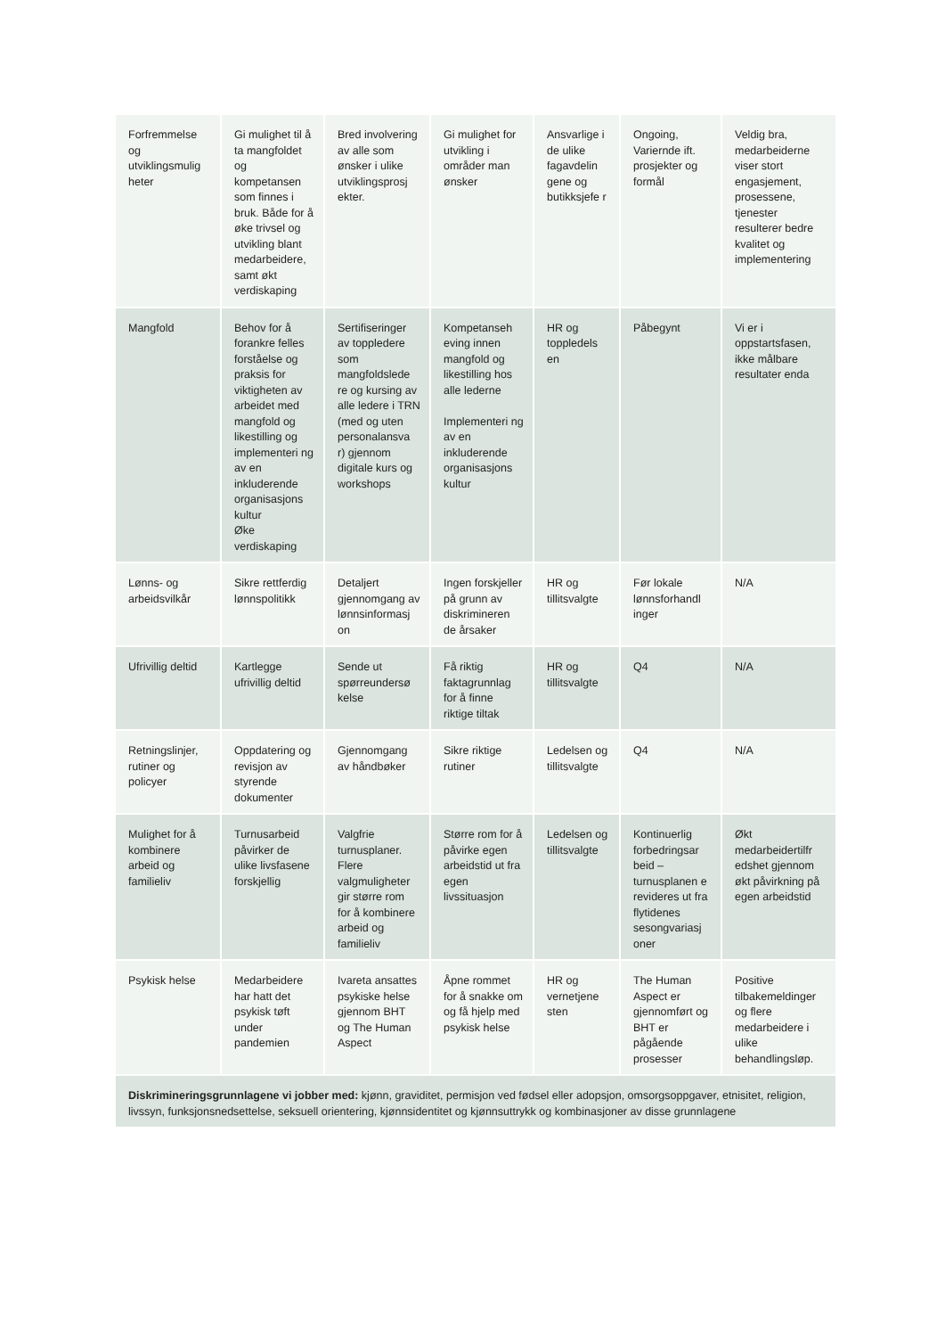| Forfremmelse og utviklingsmulig heter | Gi mulighet til å ta mangfoldet og kompetansen som finnes i bruk. Både for å øke trivsel og utvikling blant medarbeidere, samt økt verdiskaping | Bred involvering av alle som ønsker i ulike utviklingsprosj ekter. | Gi mulighet for utvikling i områder man ønsker | Ansvarlige i de ulike fagavdelin gene og butikksjefe r | Ongoing, Variernde ift. prosjekter og formål | Veldig bra, medarbeiderne viser stort engasjement, prosessene, tjenester resulterer bedre kvalitet og implementering |
| Mangfold | Behov for å forankre felles forståelse og praksis for viktigheten av arbeidet med mangfold og likestilling og implementeri ng av en inkluderende organisasjons kultur Øke verdiskaping | Sertifiseringer av toppledere som mangfoldslede re og kursing av alle ledere i TRN (med og uten personalansva r) gjennom digitale kurs og workshops | Kompetanseh eving innen mangfold og likestilling hos alle lederne Implementeri ng av en inkluderende organisasjons kultur | HR og toppledels en | Påbegynt | Vi er i oppstartsfasen, ikke målbare resultater enda |
| Lønns- og arbeidsvilkår | Sikre rettferdig lønnspolitikk | Detaljert gjennomgang av lønnsinformasj on | Ingen forskjeller på grunn av diskrimineren de årsaker | HR og tillitsvalgte | Før lokale lønnsforhandl inger | N/A |
| Ufrivillig deltid | Kartlegge ufrivillig deltid | Sende ut spørreundersø kelse | Få riktig faktagrunnlag for å finne riktige tiltak | HR og tillitsvalgte | Q4 | N/A |
| Retningslinjer, rutiner og policyer | Oppdatering og revisjon av styrende dokumenter | Gjennomgang av håndbøker | Sikre riktige rutiner | Ledelsen og tillitsvalgte | Q4 | N/A |
| Mulighet for å kombinere arbeid og familieliv | Turnusarbeid påvirker de ulike livsfasene forskjellig | Valgfrie turnusplaner. Flere valgmuligheter gir større rom for å kombinere arbeid og familieliv | Større rom for å påvirke egen arbeidstid ut fra egen livssituasjon | Ledelsen og tillitsvalgte | Kontinuerlig forbedringsar beid – turnusplanen e revideres ut fra flytidenes sesongvariasj oner | Økt medarbeidertilfr edshet gjennom økt påvirkning på egen arbeidstid |
| Psykisk helse | Medarbeidere har hatt det psykisk tøft under pandemien | Ivareta ansattes psykiske helse gjennom BHT og The Human Aspect | Åpne rommet for å snakke om og få hjelp med psykisk helse | HR og vernetjene sten | The Human Aspect er gjennomført og BHT er pågående prosesser | Positive tilbakemeldinger og flere medarbeidere i ulike behandlingsløp. |
| Diskrimineringsgrunnlagene vi jobber med: kjønn, graviditet, permisjon ved fødsel eller adopsjon, omsorgsoppgaver, etnisitet, religion, livssyn, funksjonsnedsettelse, seksuell orientering, kjønnsidentitet og kjønnsuttrykk og kombinasjoner av disse grunnlagene | | | | | | |